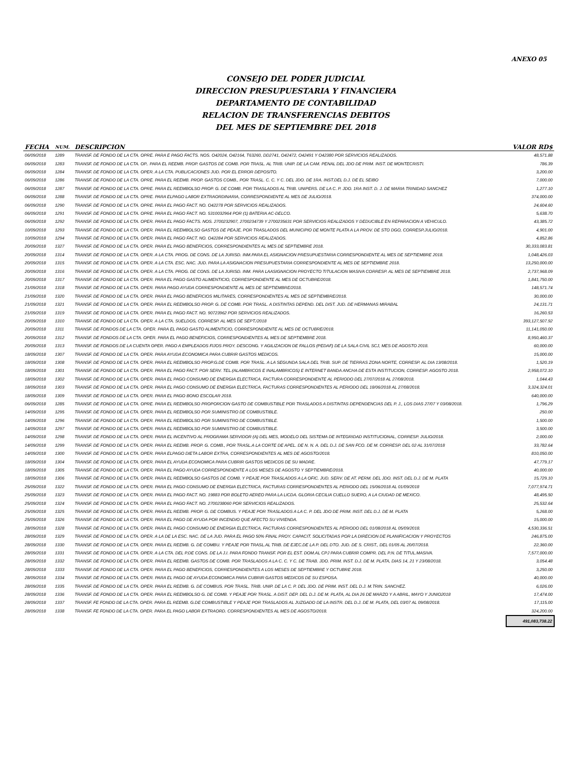ANEXO 05
CONSEJO DEL PODER JUDICIAL
DIRECCION PRESUPUESTARIA Y FINANCIERA
DEPARTAMENTO DE CONTABILIDAD
RELACION DE TRANSFERENCIAS DEBITOS
DEL MES DE SEPTIEMBRE DEL 2018
| FECHA | NUM. | DESCRIPCION | VALOR RD$ |
| --- | --- | --- | --- |
| 06/09/2018 | 1289 | TRANSF. DE FONDO DE LA CTA. OPRE. PARA E PAGO FACTS. NOS. O42024, O42164, T63260, DD2741, O42472, O42491 Y O42380 POR SERVICIOS REALIZADOS. | 48,571.88 |
| 06/09/2018 | 1283 | TRANSF. DE FONDO DE LA CTA. OP.. PARA EL REEMB. PROP. GASTOS DE COMB. POR TRASL. AL TRIB. UNIP. DE LA CAM. PENAL DEL JDO DE PRIM. INST. DE MONTECRISTI. | 786.39 |
| 06/09/2018 | 1284 | TRANSF. DE FONDO DE LA CTA. OPER. A LA CTA. PUBLICACIONES JUD. POR EL ERROR DEPOSITO. | 3,200.00 |
| 06/09/2018 | 1286 | TRANSF. DE FONDO DE LA CTA. OPRE. PARA EL REEMB. PROP. GASTOS COMB., POR TRASL. C. C. Y C. DEL JDO. DE 1RA. INST.DEL D.J. DE EL SEIBO | 7,000.00 |
| 06/09/2018 | 1287 | TRANSF. DE FONDO DE LA CTA. OPRE. PARA EL REEMBOLSO PROP. G. DE COMB. POR TRASLADOS AL TRIB. UNIPERS. DE LA C. P. JDO. 1RA INST. D. J. DE MARIA TRINIDAD SANCHEZ | 1,277.10 |
| 06/09/2018 | 1288 | TRANSF. DE FONDO DE LA CTA. OPRE. PARA ELPAGO LABOR EXTRAORDINARIA, CORRESPONDIENTE AL MES DE JULIO/2018. | 374,000.00 |
| 06/09/2018 | 1290 | TRANSF. DE FONDO DE LA CTA. OPRE. PARA EL PAGO FACT. NO. O42278 POR SERVICIOS REALIZADOS. | 24,604.60 |
| 06/09/2018 | 1291 | TRANSF. DE FONDO DE LA CTA. OPRE. PARA EL PAGO FACT. NO. 5310032964 POR (1) BATERIA AC-DELCO. | 5,638.70 |
| 06/09/2018 | 1292 | TRANSF. DE FONDO DE LA CTA. OPER. PARA EL PAGO FACTS. NOS. 2700232907, 2700234739 Y 2700235631 POR SERVICIOS REALIZADOS Y DEDUCIBLE EN REPARACION A VEHICULO. | 43,385.72 |
| 10/09/2018 | 1293 | TRANSF. DE FONDO DE LA CTA. OPER. PARA EL REEMBOLSO GASTOS DE PEAJE, POR TRASLADOS DEL MUNICIPIO DE MONTE PLATA A LA PROV. DE STO DGO, CORRESP.JULIO/2018. | 4,901.00 |
| 10/09/2018 | 1294 | TRANSF. DE FONDO DE LA CTA. OPER. PARA EL PAGO FACT. NO. O42284 POR SERVICIOS REALIZADOS. | 4,852.86 |
| 20/09/2018 | 1327 | TRANSF. DE FONDO DE LA CTA. OPER. PARA EL PAGO BENEFICIOS, CORRESPONDIENTES AL MES DE SEPTIEMBRE 2018. | 30,333,083.81 |
| 20/09/2018 | 1314 | TRANSF. DE FONDO DE LA CTA. OPER. A LA CTA. PROG. DE CONS. DE LA JURISD. INM.PARA EL ASIGNACION PRESUPUESTARIA CORRESPONDIENTE AL MES DE SEPTIEMBRE 2018. | 1,048,426.03 |
| 20/09/2018 | 1315 | TRANSF. DE FONDO DE LA CTA. OPER. A LA CTA. ESC. NAC. JUD. PARA LA ASIGNACION PRESUPUESTARIA CORRESPONDIENTE AL MES DE SEPTIEMBRE 2018. | 13,250,000.00 |
| 20/09/2018 | 1316 | TRANSF. DE FONDO DE LA CTA. OPER. A LA CTA. PROG. DE CONS. DE LA JURISD. INM. PARA LAASIGNACION PROYECTO TITULACION MASIVA CORRESP. AL MES DE SEPTIEMBRE 2018. | 2,737,968.09 |
| 20/09/2018 | 1317 | TRANSF. DE FONDO DE LA CTA. OPER. PARA EL PAGO GASTO ALIMENTICIO, CORRESPONDIENTE AL MES DE OCTUBRE/2018. | 1,841,750.00 |
| 21/09/2018 | 1318 | TRANSF. DE FONDO DE LA CTA. OPER. PARA PAGO AYUDA CORRESPONDIENTE AL MES DE SEPTIEMBRE/2018. | 148,571.74 |
| 21/09/2018 | 1320 | TRANSF. DE FONDO DE LA CTA. OPER. PARA EL PAGO BENEFICIOS MILITARES, CORRESPONDIENTES AL MES DE SEPTIEMBRE/2018. | 30,000.00 |
| 21/09/2018 | 1321 | TRANSF. DE FONDO DE LA CTA. OPER. PARA EL REEMBOLSO PROP. G. DE COMB. POR TRASL. A DISTINTAS DEPEND. DEL DIST. JUD. DE HERMANAS MIRABAL | 24,131.71 |
| 21/09/2018 | 1319 | TRANSF. DE FONDO DE LA CTA. OPER. PARA EL PAGO FACT. NO. 90723962 POR SERVICIOS REALIZADOS. | 16,260.53 |
| 20/09/2018 | 1310 | TRANSF. DE FONDO DE LA CTA. OPER. A LA CTA. SUELDOS, CORRESP. AL MES DE SEPT./2018 | 393,127,507.92 |
| 20/09/2018 | 1311 | TRANSF. DE FONDOS DE LA CTA. OPER. PARA EL PAGO GASTO ALIMENTICIO, CORRESPONDIENTE AL MES DE OCTUBRE/2018. | 11,141,050.00 |
| 20/09/2018 | 1312 | TRANSF. DE FONDOS DE LA CTA. OPER. PARA EL PAGO BENEFICIOS, CORRESPONDIENTES AL MES DE SEPTIEMBRE 2018. | 8,950,460.37 |
| 20/09/2018 | 1313 | TRANSF. DE FONDOS DE LA CUENTA OPER. PAGO A EMPLEADOS FIJOS PROY. DESCONG. Y AGILIZACION DE FALLOS (PEDAF) DE LA SALA CIVIL SCJ, MES DE AGOSTO 2018. | 60,000.00 |
| 18/09/2018 | 1307 | TRANSF. DE FONDO DE LA CTA. OPER. PARA AYUDA ECONOMICA PARA CUBRIR GASTOS MEDICOS. | 15,000.00 |
| 18/09/2018 | 1308 | TRANSF. DE FONDO DE LA CTA. OPER. PARA EL REEMBOLSO PROP.G.DE COMB. POR TRASL. A LA SEGUNDA SALA DEL TRIB. SUP. DE TIERRAS ZONA NORTE, CORRESP. AL DIA 13/08/2018. | 1,520.19 |
| 18/09/2018 | 1301 | TRANSF. DE FONDO DE LA CTA. OPER. PARA EL PAGO FACT. POR SERV. TEL.(ALAMBRICOS E INALAMBRICOS) E INTERNET BANDA ANCHA DE ESTA INSTITUCION, CORRESP. AGOSTO 2018. | 2,958,072.10 |
| 18/09/2018 | 1302 | TRANSF. DE FONDO DE LA CTA. OPER. PARA EL PAGO CONSUMO DE ENERGIA ELECTRICA, FACTURA CORRESPONDIENTE AL PERIODO DEL 27/07/2018 AL 27/08/2018. | 1,044.43 |
| 18/09/2018 | 1303 | TRANSF. DE FONDO DE LA CTA. OPER. PARA EL PAGO CONSUMO DE ENERGIA ELECTRICA, FACTURAS CORRESPONDIENTES AL PERIODO DEL 18/06/2018 AL 27/08/2018. | 3,324,324.01 |
| 18/09/2018 | 1309 | TRANSF. DE FONDO DE LA CTA. OPER. PARA EL PAGO BONO ESCOLAR 2018. | 640,000.00 |
| 06/09/2018 | 1285 | TRANSF. DE FONDO DE LA CTA. OPRE. PARA EL REEMBOLSO PROPORCION GASTO DE COMBUSTIBLE POR TRASLADOS A DISTINTAS DEPENDENCIAS DEL P. J., LOS DIAS 27/07 Y 03/08/2018. | 1,796.29 |
| 14/09/2018 | 1295 | TRANSF. DE FONDO DE LA CTA. OPER. PARA EL REEMBOLSO POR SUMINISTRO DE COMBUSTIBLE. | 250.00 |
| 14/09/2018 | 1296 | TRANSF. DE FONDO DE LA CTA. OPER. PARA EL REEMBOLSO POR SUMINISTRO DE COMBUSTIBLE. | 1,500.00 |
| 14/09/2018 | 1297 | TRANSF. DE FONDO DE LA CTA. OPER. PARA EL REEMBOLSO POR SUMINISTRO DE COMBUSTIBLE. | 3,500.00 |
| 14/09/2018 | 1298 | TRANSF. DE FONDO DE LA CTA. OPER. PARA EL INCENTIVO AL PROGRAMA SERVIDOR (A) DEL MES, MODELO DEL SISTEMA DE INTEGRIDAD INSTITUCIONAL, CORRESP. JULIO/2018. | 2,000.00 |
| 14/09/2018 | 1299 | TRANSF. DE FONDO DE LA CTA. OPER. PARA EL REEMB. PROP. G. COMB., POR TRASL.A LA CORTE DE APEL. DE N. N. A. DEL D.J. DE SAN FCO. DE M. CORRESP. DEL 02 AL 31/07/2018 | 33,782.64 |
| 14/09/2018 | 1300 | TRANSF. DE FONDO DE LA CTA. OPER. PARA ELPAGO DIETA LABOR EXTRA, CORRESPONDIENTES AL MES DE AGOSTO/2018. | 810,050.00 |
| 18/09/2018 | 1304 | TRANSF. DE FONDO DE LA CTA. OPER. PARA EL AYUDA ECONOMICA PARA CUBRIR GASTOS MEDICOS DE SU MADRE. | 47,779.17 |
| 18/09/2018 | 1305 | TRANSF. DE FONDO DE LA CTA. OPER. PARA EL PAGO AYUDA CORRESPONDIENTE A LOS MESES DE AGOSTO Y SEPTIEMBRE/2018. | 40,000.00 |
| 18/09/2018 | 1306 | TRANSF. DE FONDO DE LA CTA. OPER. PARA EL REEMBOLSO GASTOS DE COMB. Y PEAJE POR TRASLADOS A LA OFIC. JUD. SERV. DE AT. PERM. DEL JDO. INST. DEL D.J. DE M. PLATA | 15,729.10 |
| 25/09/2018 | 1322 | TRANSF. DE FONDO DE LA CTA. OPER. PARA EL PAGO CONSUMO DE ENERGIA ELECTRICA, FACTURAS CORRESPONDIENTES AL PERIODO DEL 15/06/2018 AL 01/09/2018 | 7,077,974.71 |
| 25/09/2018 | 1323 | TRANSF. DE FONDO DE LA CTA. OPER. PARA EL PAGO FACT. NO. 19883 POR BOLETO AEREO PARA LA LICDA. GLORIA CECILIA CUELLO SUERO, A LA CIUDAD DE MEXICO. | 48,495.50 |
| 25/09/2018 | 1324 | TRANSF. DE FONDO DE LA CTA. OPER. PARA EL PAGO FACT. NO. 2700238060 POR SERVICIOS REALIZADOS. | 25,532.64 |
| 25/09/2018 | 1325 | TRANSF. DE FONDO DE LA CTA. OPER. PARA EL REEMB. PROP. G. DE COMBUS. Y PEAJE POR TRASLADOS A LA C. P. DEL JDO DE PRIM. INST. DEL D.J. DE M. PLATA | 5,268.00 |
| 25/09/2018 | 1326 | TRANSF. DE FONDO DE LA CTA. OPER. PARA EL PAGO DE AYUDA POR INCENDIO QUE AFECTO SU VIVIENDA. | 15,000.00 |
| 28/09/2018 | 1328 | TRANSF. DE FONDO DE LA CTA. OPER. PARA EL PAGO CONSUMO DE ENERGIA ELECTRICA, FACTURAS CORRESPONDIENTES AL PERIODO DEL 01/08/2018 AL 05/09/2018. | 4,530,336.51 |
| 28/09/2018 | 1329 | TRANSF. DE FONDO DE LA CTA. OPER. A LA DE LA ESC. NAC. DE LA JUD. PARA EL PAGO 50% FINAL PROY. CAPACIT. SOLICITADAS POR LA DIRECION DE PLANIFICACION Y PROYECTOS | 246,875.00 |
| 28/09/2018 | 1330 | TRANSF. DE FONDO DE LA CTA. OPER. PARA EL REEMB. G. DE COMBU. Y PEAJE POR TRASL.AL TRIB. DE EJEC.DE LA P. DEL DTO. JUD. DE S. CRIST., DEL 01/05 AL 20/07/2018. | 22,360.00 |
| 28/09/2018 | 1331 | TRANSF. DE FONDO DE LA CTA. OPER. A LA CTA. DEL P.DE CONS. DE LA J.I. PARA FONDO TRANSF. POR EL EST. DOM.AL CPJ PARA CUBRIR COMPR. DEL P.N. DE TITUL.MASIVA. | 7,577,000.00 |
| 28/09/2018 | 1332 | TRANSF. DE FONDO DE LA CTA. OPER. PARA EL REEMB. GASTOS DE COMB. POR TRASLADOS A LA C. C. Y C. DE TRAB. JDO. PRIM. INST. D.J. DE M. PLATA, DIAS 14, 21 Y 23/08/2018. | 3,054.48 |
| 28/09/2018 | 1333 | TRANSF. DE FONDO DE LA CTA. OPER. PARA EL PAGO BENEFICIOS, CORRESPONDIENTES A LOS MESES DE SEPTIEMBRE Y OCTUBRE 2018. | 3,250.00 |
| 28/09/2018 | 1334 | TRANSF. DE FONDO DE LA CTA. OPER. PARA EL PAGO DE AYUDA ECONOMICA PARA CUBRIR GASTOS MEDICOS DE SU ESPOSA. | 40,000.00 |
| 28/09/2018 | 1335 | TRANSF. DE FONDO DE LA CTA. OPER. PARA EL REEMB. G. DE COMBUS. POR TRASL. TRIB. UNIP. DE LA C. P. DEL JDO. DE PRIM. INST. DEL D.J. M.TRIN. SANCHEZ. | 6,026.00 |
| 28/09/2018 | 1336 | TRANSF. DE FONDO DE LA CTA. OPER. PARA EL REEMBOLSO G. DE COMB. Y PEAJE POR TRASL. A DIST. DEP. DEL D.J. DE M. PLATA, AL DIA 26 DE MARZO Y A ABRIL, MAYO Y JUNIO2018 | 17,474.00 |
| 28/09/2018 | 1337 | TRANSF. FE FONDO DE LA CTA. OPER. PARA EL REEMB. G.DE COMBUSTIBLE Y PEAJE POR TRASLADOS AL JUZGADO DE LA INSTR. DEL D.J. DE M. PLATA, DEL 03/07 AL 09/08/2018. | 17,115.00 |
| 28/09/2018 | 1338 | TRANSF. FE FONDO DE LA CTA. OPER. PARA EL PAGO LABOR EXTRAORD. CORRESPONDIENTES AL MES DE AGOSTO/2018. | 324,200.00 |
| | | | 491,083,738.22 |